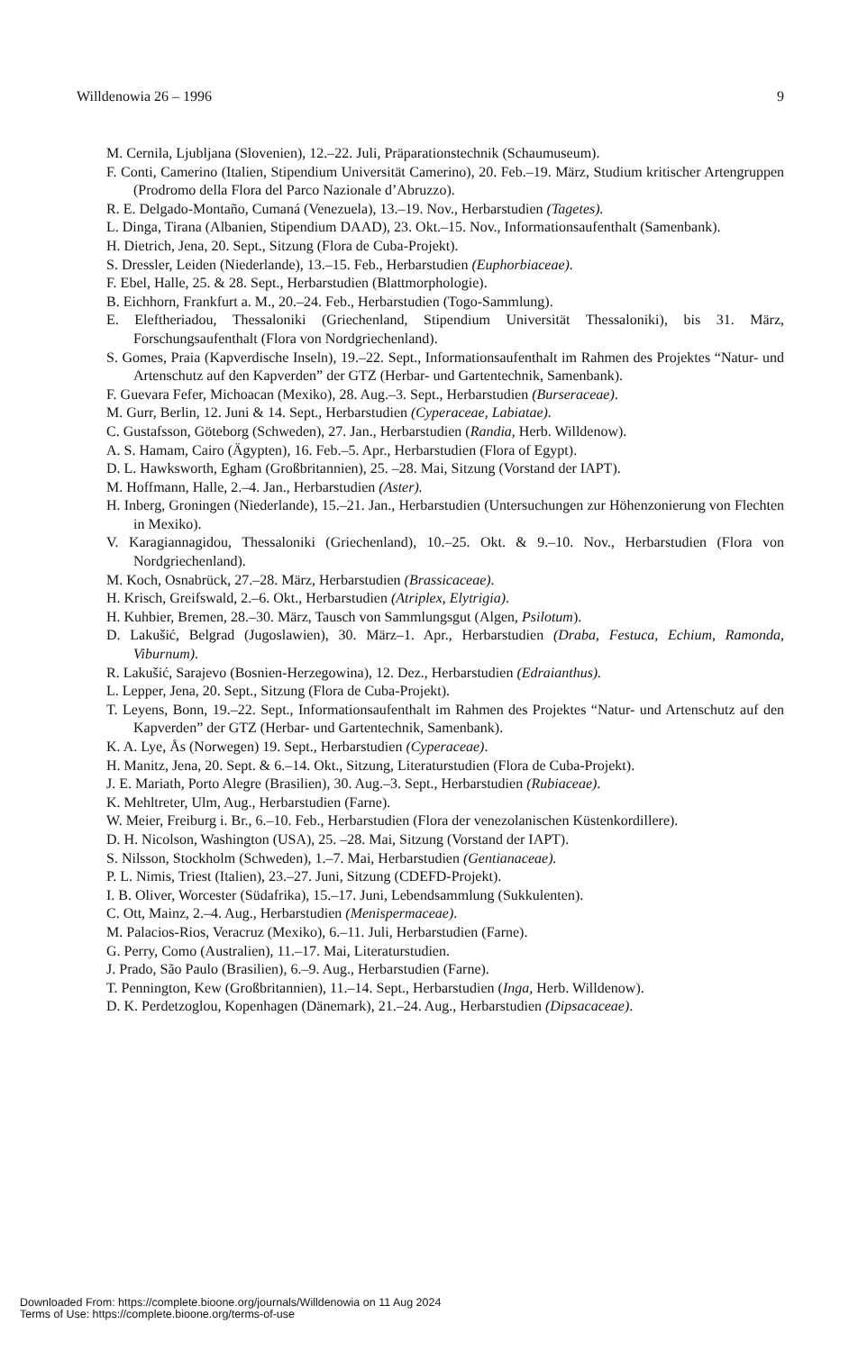Willdenowia 26 – 1996 9
M. Cernila, Ljubljana (Slovenien), 12.–22. Juli, Präparationstechnik (Schaumuseum).
F. Conti, Camerino (Italien, Stipendium Universität Camerino), 20. Feb.–19. März, Studium kritischer Artengruppen (Prodromo della Flora del Parco Nazionale d’Abruzzo).
R. E. Delgado-Montaño, Cumaná (Venezuela), 13.–19. Nov., Herbarstudien (Tagetes).
L. Dinga, Tirana (Albanien, Stipendium DAAD), 23. Okt.–15. Nov., Informationsaufenthalt (Samenbank).
H. Dietrich, Jena, 20. Sept., Sitzung (Flora de Cuba-Projekt).
S. Dressler, Leiden (Niederlande), 13.–15. Feb., Herbarstudien (Euphorbiaceae).
F. Ebel, Halle, 25. & 28. Sept., Herbarstudien (Blattmorphologie).
B. Eichhorn, Frankfurt a. M., 20.–24. Feb., Herbarstudien (Togo-Sammlung).
E. Eleftheriadou, Thessaloniki (Griechenland, Stipendium Universität Thessaloniki), bis 31. März, Forschungsaufenthalt (Flora von Nordgriechenland).
S. Gomes, Praia (Kapverdische Inseln), 19.–22. Sept., Informationsaufenthalt im Rahmen des Projektes “Natur- und Artenschutz auf den Kapverden” der GTZ (Herbar- und Gartentechnik, Samenbank).
F. Guevara Fefer, Michoacan (Mexiko), 28. Aug.–3. Sept., Herbarstudien (Burseraceae).
M. Gurr, Berlin, 12. Juni & 14. Sept., Herbarstudien (Cyperaceae, Labiatae).
C. Gustafsson, Göteborg (Schweden), 27. Jan., Herbarstudien (Randia, Herb. Willdenow).
A. S. Hamam, Cairo (Ägypten), 16. Feb.–5. Apr., Herbarstudien (Flora of Egypt).
D. L. Hawksworth, Egham (Großbritannien), 25. –28. Mai, Sitzung (Vorstand der IAPT).
M. Hoffmann, Halle, 2.–4. Jan., Herbarstudien (Aster).
H. Inberg, Groningen (Niederlande), 15.–21. Jan., Herbarstudien (Untersuchungen zur Hö­henzonierung von Flechten in Mexiko).
V. Karagiannagidou, Thessaloniki (Griechenland), 10.–25. Okt. & 9.–10. Nov., Herbarstudi­en (Flora von Nordgriechenland).
M. Koch, Osnabrück, 27.–28. März, Herbarstudien (Brassicaceae).
H. Krisch, Greifswald, 2.–6. Okt., Herbarstudien (Atriplex, Elytrigia).
H. Kuhbier, Bremen, 28.–30. März, Tausch von Sammlungsgut (Algen, Psilotum).
D. Lakušić, Belgrad (Jugoslawien), 30. März–1. Apr., Herbarstudien (Draba, Festuca, Echi­um, Ramonda, Viburnum).
R. Lakušić, Sarajevo (Bosnien-Herzegowina), 12. Dez., Herbarstudien (Edraianthus).
L. Lepper, Jena, 20. Sept., Sitzung (Flora de Cuba-Projekt).
T. Leyens, Bonn, 19.–22. Sept., Informationsaufenthalt im Rahmen des Projektes “Natur- und Artenschutz auf den Kapverden” der GTZ (Herbar- und Gartentechnik, Samen­bank).
K. A. Lye, Ås (Norwegen) 19. Sept., Herbarstudien (Cyperaceae).
H. Manitz, Jena, 20. Sept. & 6.–14. Okt., Sitzung, Literaturstudien (Flora de Cuba-Projekt).
J. E. Mariath, Porto Alegre (Brasilien), 30. Aug.–3. Sept., Herbarstudien (Rubiaceae).
K. Mehltreter, Ulm, Aug., Herbarstudien (Farne).
W. Meier, Freiburg i. Br., 6.–10. Feb., Herbarstudien (Flora der venezolanischen Küstenkor­dillere).
D. H. Nicolson, Washington (USA), 25. –28. Mai, Sitzung (Vorstand der IAPT).
S. Nilsson, Stockholm (Schweden), 1.–7. Mai, Herbarstudien (Gentianaceae).
P. L. Nimis, Triest (Italien), 23.–27. Juni, Sitzung (CDEFD-Projekt).
I. B. Oliver, Worcester (Südafrika), 15.–17. Juni, Lebendsammlung (Sukkulenten).
C. Ott, Mainz, 2.–4. Aug., Herbarstudien (Menispermaceae).
M. Palacios-Rios, Veracruz (Mexiko), 6.–11. Juli, Herbarstudien (Farne).
G. Perry, Como (Australien), 11.–17. Mai, Literaturstudien.
J. Prado, São Paulo (Brasilien), 6.–9. Aug., Herbarstudien (Farne).
T. Pennington, Kew (Großbritannien), 11.–14. Sept., Herbarstudien (Inga, Herb. Willdenow).
D. K. Perdetzoglou, Kopenhagen (Dänemark), 21.–24. Aug., Herbarstudien (Dipsacaceae).
Downloaded From: https://complete.bioone.org/journals/Willdenowia on 11 Aug 2024
Terms of Use: https://complete.bioone.org/terms-of-use